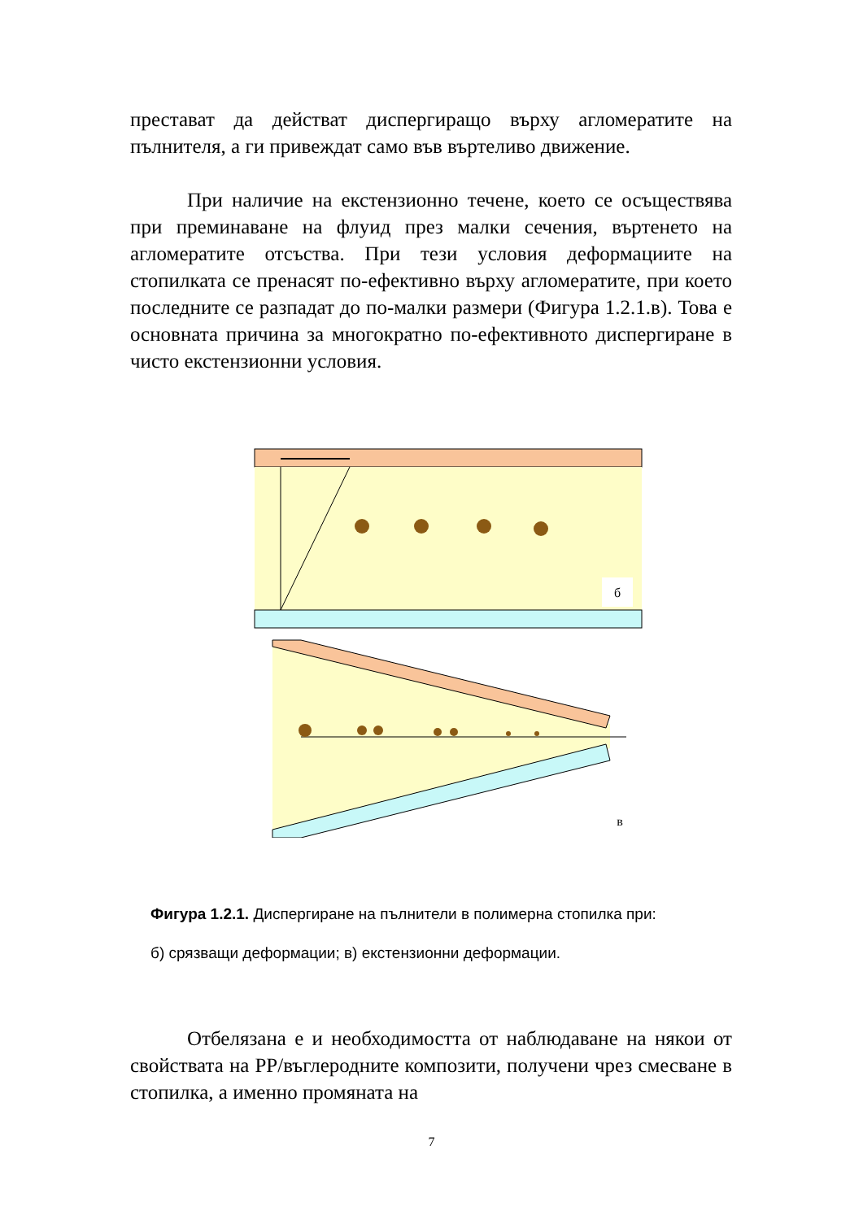престават да действат диспергиращо върху агломератите на пълнителя, а ги привеждат само във въртеливо движение.
При наличие на екстензионно течене, което се осъществява при преминаване на флуид през малки сечения, въртенето на агломератите отсъства. При тези условия деформациите на стопилката се пренасят по-ефективно върху агломератите, при което последните се разпадат до по-малки размери (Фигура 1.2.1.в). Това е основната причина за многократно по-ефективното диспергиране в чисто екстензионни условия.
б
в
Фигура 1.2.1. Диспергиране на пълнители в полимерна стопилка при:
б) срязващи деформации; в) екстензионни деформации.
Отбелязана е и необходимостта от наблюдаване на някои от свойствата на РР/въглеродните композити, получени чрез смесване в стопилка, а именно промяната на
7